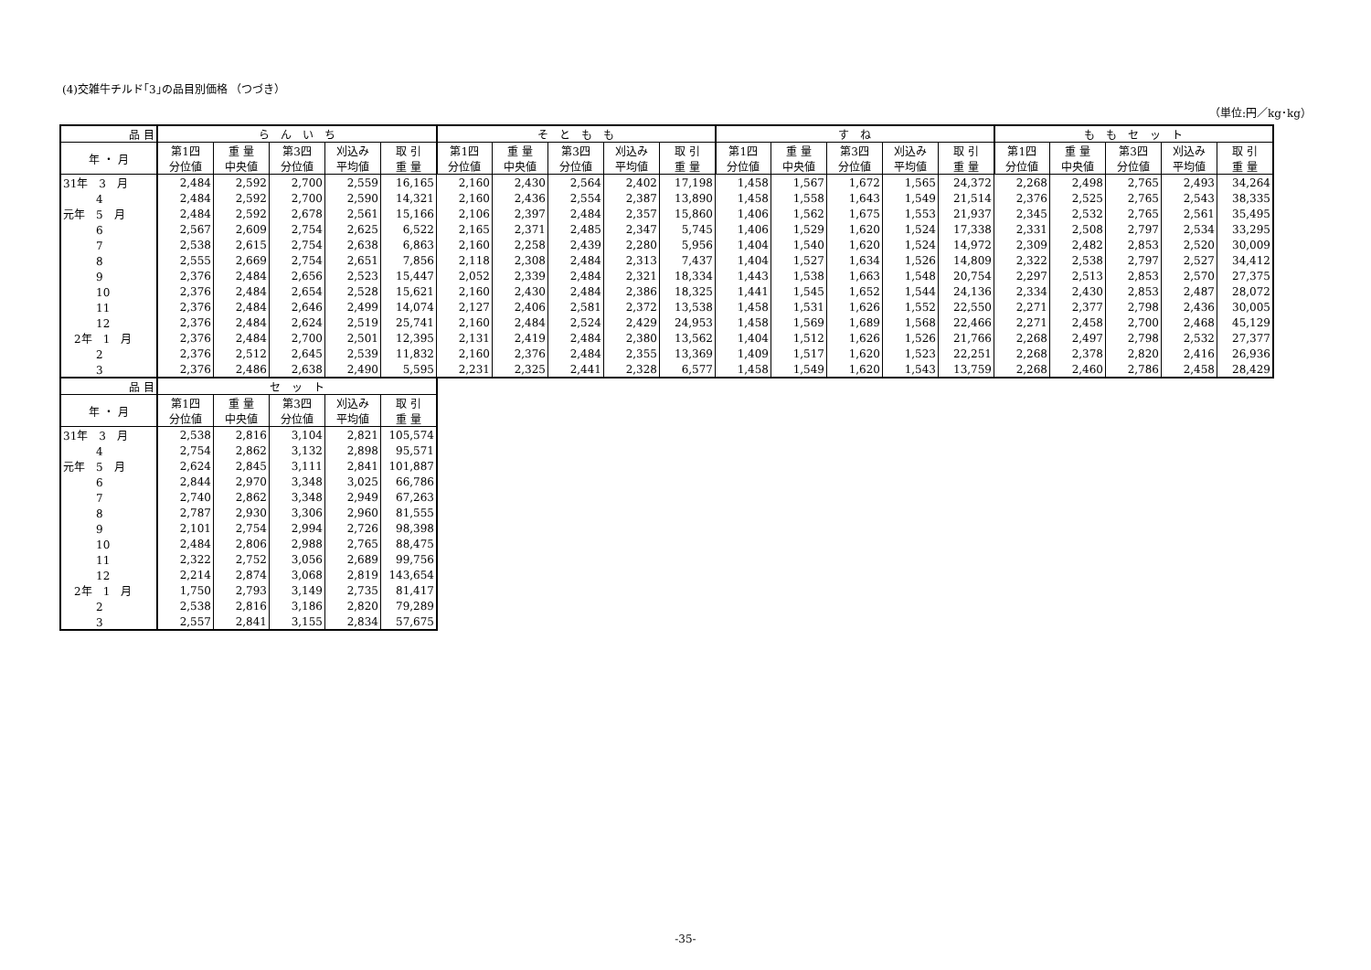(4)交雑牛チルド｢3｣の品目別価格 （つづき）
（単位:円／kg･kg）
| 品 目 | ら ん い ち | | | | | そ と も も | | | | | す ね | | | | | も も セ ッ ト | | | | |
| --- | --- | --- | --- | --- | --- | --- | --- | --- | --- | --- | --- | --- | --- | --- | --- | --- | --- | --- | --- | --- |
| 年 ・ 月 | 第1四 分位値 | 重 量 中央値 | 第3四 分位値 | 刈込み 平均値 | 取 引 重 量 | 第1四 分位値 | 重 量 中央値 | 第3四 分位値 | 刈込み 平均値 | 取 引 重 量 | 第1四 分位値 | 重 量 中央値 | 第3四 分位値 | 刈込み 平均値 | 取 引 重 量 | 第1四 分位値 | 重 量 中央値 | 第3四 分位値 | 刈込み 平均値 | 取 引 重 量 |
| 31年 3 月 | 2,484 | 2,592 | 2,700 | 2,559 | 16,165 | 2,160 | 2,430 | 2,564 | 2,402 | 17,198 | 1,458 | 1,567 | 1,672 | 1,565 | 24,372 | 2,268 | 2,498 | 2,765 | 2,493 | 34,264 |
| 4 | 2,484 | 2,592 | 2,700 | 2,590 | 14,321 | 2,160 | 2,436 | 2,554 | 2,387 | 13,890 | 1,458 | 1,558 | 1,643 | 1,549 | 21,514 | 2,376 | 2,525 | 2,765 | 2,543 | 38,335 |
| 元年 5 月 | 2,484 | 2,592 | 2,678 | 2,561 | 15,166 | 2,106 | 2,397 | 2,484 | 2,357 | 15,860 | 1,406 | 1,562 | 1,675 | 1,553 | 21,937 | 2,345 | 2,532 | 2,765 | 2,561 | 35,495 |
| 6 | 2,567 | 2,609 | 2,754 | 2,625 | 6,522 | 2,165 | 2,371 | 2,485 | 2,347 | 5,745 | 1,406 | 1,529 | 1,620 | 1,524 | 17,338 | 2,331 | 2,508 | 2,797 | 2,534 | 33,295 |
| 7 | 2,538 | 2,615 | 2,754 | 2,638 | 6,863 | 2,160 | 2,258 | 2,439 | 2,280 | 5,956 | 1,404 | 1,540 | 1,620 | 1,524 | 14,972 | 2,309 | 2,482 | 2,853 | 2,520 | 30,009 |
| 8 | 2,555 | 2,669 | 2,754 | 2,651 | 7,856 | 2,118 | 2,308 | 2,484 | 2,313 | 7,437 | 1,404 | 1,527 | 1,634 | 1,526 | 14,809 | 2,322 | 2,538 | 2,797 | 2,527 | 34,412 |
| 9 | 2,376 | 2,484 | 2,656 | 2,523 | 15,447 | 2,052 | 2,339 | 2,484 | 2,321 | 18,334 | 1,443 | 1,538 | 1,663 | 1,548 | 20,754 | 2,297 | 2,513 | 2,853 | 2,570 | 27,375 |
| 10 | 2,376 | 2,484 | 2,654 | 2,528 | 15,621 | 2,160 | 2,430 | 2,484 | 2,386 | 18,325 | 1,441 | 1,545 | 1,652 | 1,544 | 24,136 | 2,334 | 2,430 | 2,853 | 2,487 | 28,072 |
| 11 | 2,376 | 2,484 | 2,646 | 2,499 | 14,074 | 2,127 | 2,406 | 2,581 | 2,372 | 13,538 | 1,458 | 1,531 | 1,626 | 1,552 | 22,550 | 2,271 | 2,377 | 2,798 | 2,436 | 30,005 |
| 12 | 2,376 | 2,484 | 2,624 | 2,519 | 25,741 | 2,160 | 2,484 | 2,524 | 2,429 | 24,953 | 1,458 | 1,569 | 1,689 | 1,568 | 22,466 | 2,271 | 2,458 | 2,700 | 2,468 | 45,129 |
| 2年 1 月 | 2,376 | 2,484 | 2,700 | 2,501 | 12,395 | 2,131 | 2,419 | 2,484 | 2,380 | 13,562 | 1,404 | 1,512 | 1,626 | 1,526 | 21,766 | 2,268 | 2,497 | 2,798 | 2,532 | 27,377 |
| 2 | 2,376 | 2,512 | 2,645 | 2,539 | 11,832 | 2,160 | 2,376 | 2,484 | 2,355 | 13,369 | 1,409 | 1,517 | 1,620 | 1,523 | 22,251 | 2,268 | 2,378 | 2,820 | 2,416 | 26,936 |
| 3 | 2,376 | 2,486 | 2,638 | 2,490 | 5,595 | 2,231 | 2,325 | 2,441 | 2,328 | 6,577 | 1,458 | 1,549 | 1,620 | 1,543 | 13,759 | 2,268 | 2,460 | 2,786 | 2,458 | 28,429 |
| 品 目 | セ ッ ト | | | | |
| --- | --- | --- | --- | --- | --- |
| 年 ・ 月 | 第1四 分位値 | 重 量 中央値 | 第3四 分位値 | 刈込み 平均値 | 取 引 重 量 |
| 31年 3 月 | 2,538 | 2,816 | 3,104 | 2,821 | 105,574 |
| 4 | 2,754 | 2,862 | 3,132 | 2,898 | 95,571 |
| 元年 5 月 | 2,624 | 2,845 | 3,111 | 2,841 | 101,887 |
| 6 | 2,844 | 2,970 | 3,348 | 3,025 | 66,786 |
| 7 | 2,740 | 2,862 | 3,348 | 2,949 | 67,263 |
| 8 | 2,787 | 2,930 | 3,306 | 2,960 | 81,555 |
| 9 | 2,101 | 2,754 | 2,994 | 2,726 | 98,398 |
| 10 | 2,484 | 2,806 | 2,988 | 2,765 | 88,475 |
| 11 | 2,322 | 2,752 | 3,056 | 2,689 | 99,756 |
| 12 | 2,214 | 2,874 | 3,068 | 2,819 | 143,654 |
| 2年 1 月 | 1,750 | 2,793 | 3,149 | 2,735 | 81,417 |
| 2 | 2,538 | 2,816 | 3,186 | 2,820 | 79,289 |
| 3 | 2,557 | 2,841 | 3,155 | 2,834 | 57,675 |
-35-